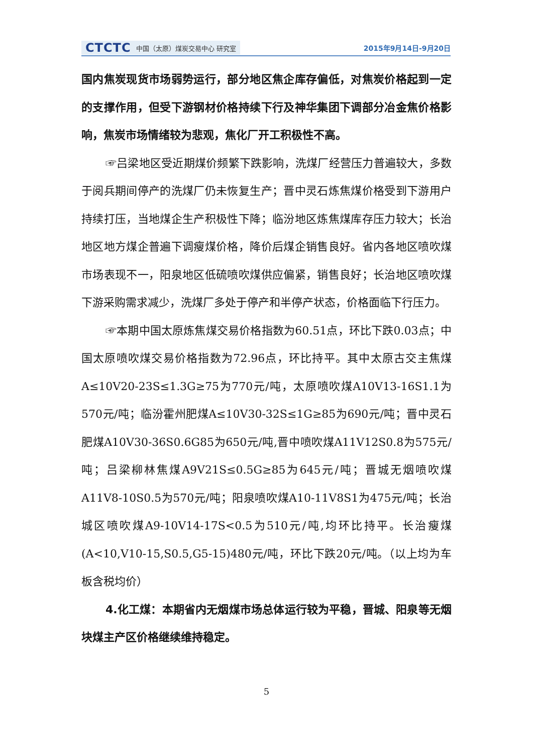CTCTC 中国（太原）煤炭交易中心 研究室
2015年9月14日-9月20日
国内焦炭现货市场弱势运行，部分地区焦企库存偏低，对焦炭价格起到一定的支撑作用，但受下游钢材价格持续下行及神华集团下调部分冶金焦价格影响，焦炭市场情绪较为悲观，焦化厂开工积极性不高。
☞吕梁地区受近期煤价频繁下跌影响，洗煤厂经营压力普遍较大，多数于阅兵期间停产的洗煤厂仍未恢复生产；晋中灵石炼焦煤价格受到下游用户持续打压，当地煤企生产积极性下降；临汾地区炼焦煤库存压力较大；长治地区地方煤企普遍下调瘦煤价格，降价后煤企销售良好。省内各地区喷吹煤市场表现不一，阳泉地区低硫喷吹煤供应偏紧，销售良好；长治地区喷吹煤下游采购需求减少，洗煤厂多处于停产和半停产状态，价格面临下行压力。
☞本期中国太原炼焦煤交易价格指数为60.51点，环比下跌0.03点；中国太原喷吹煤交易价格指数为72.96点，环比持平。其中太原古交主焦煤A≤10V20-23S≤1.3G≥75为770元/吨，太原喷吹煤A10V13-16S1.1为570元/吨；临汾霍州肥煤A≤10V30-32S≤1G≥85为690元/吨；晋中灵石肥煤A10V30-36S0.6G85为650元/吨,晋中喷吹煤A11V12S0.8为575元/吨；吕梁柳林焦煤A9V21S≤0.5G≥85为645元/吨；晋城无烟喷吹煤A11V8-10S0.5为570元/吨；阳泉喷吹煤A10-11V8S1为475元/吨；长治城区喷吹煤A9-10V14-17S<0.5为510元/吨,均环比持平。长治瘦煤(A<10,V10-15,S0.5,G5-15)480元/吨，环比下跌20元/吨。（以上均为车板含税均价）
4.化工煤：本期省内无烟煤市场总体运行较为平稳，晋城、阳泉等无烟块煤主产区价格继续维持稳定。
5